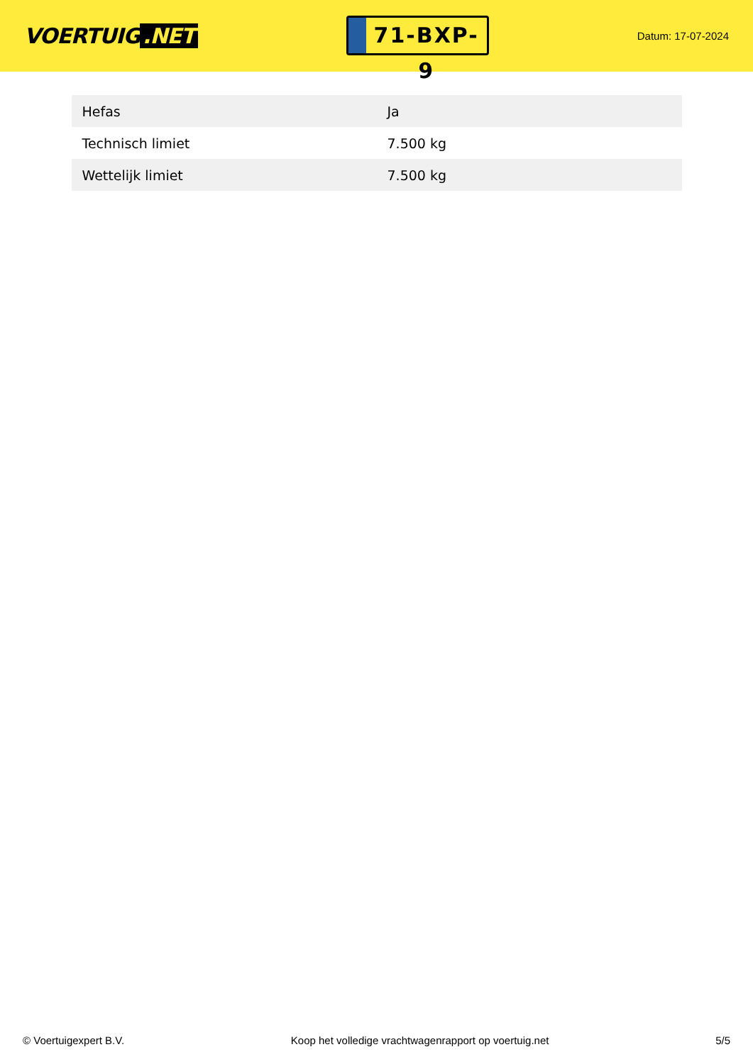VOERTUIG.NET
71-BXP-9
Datum: 17-07-2024
| Hefas | Ja |
| Technisch limiet | 7.500 kg |
| Wettelijk limiet | 7.500 kg |
© Voertuigexpert B.V. Koop het volledige vrachtwagenrapport op voertuig.net 5/5